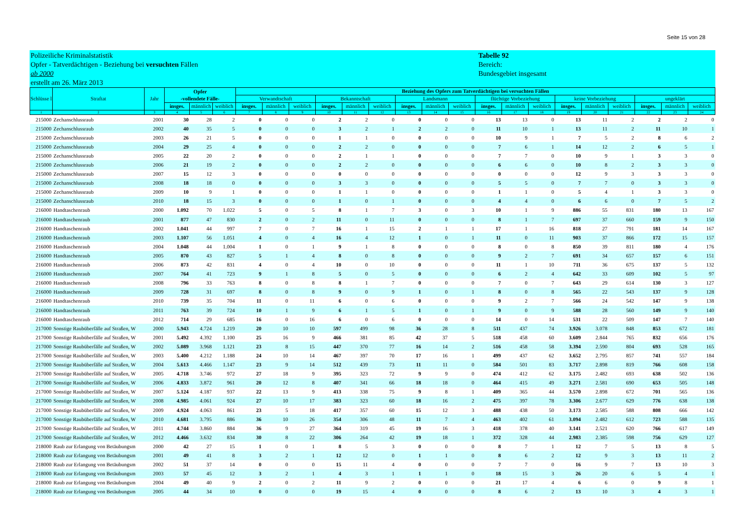Seite 15 von 28
Polizeiliche Kriminalstatistik
Opfer - Tatverdächtigen - Beziehung bei versuchten Fällen
ab 2000
erstellt am 26. März 2013
Tabelle 92
Bereich:
Bundesgebiet insgesamt
| Schlüsse l | Straftat | Jahr | Opfer -vollendete Fälle- | | | Beziehung des Opfers zum Tatverdächtigen bei versuchten Fällen | | | | | | | | | | | | | | | | | |
| --- | --- | --- | --- | --- | --- | --- | --- | --- | --- | --- | --- | --- | --- | --- | --- | --- | --- | --- | --- | --- | --- | --- | --- |
| | | | | | | Verwandtschaft | | | Bekanntschaft | | | Landsmann | | | flüchtige Vorbeziehung | | | keine Vorbeziehung | | | ungeklärt | | |
| | | | insges. | männlich | weiblich | insges. | männlich | weiblich | insges. | männlich | weiblich | insges. | männlich | weiblich | insges. | männlich | weiblich | insges. | männlich | weiblich | insges. | männlich | weiblich |
| 1 | 2 | 3 | 4 | 5 | 6 | 7 | 8 | 9 | 10 | 11 | 12 | 13 | 14 | 15 | 16 | 17 | 18 | 19 | 20 | 21 | 22 | 23 | 24 |
| 215000 | Zechanschlussraub | 2001 | 30 | 28 | 2 | 0 | 0 | 0 | 2 | 2 | 0 | 0 | 0 | 0 | 13 | 13 | 0 | 13 | 11 | 2 | 2 | 2 | 0 |
| 215000 | Zechanschlussraub | 2002 | 40 | 35 | 5 | 0 | 0 | 0 | 3 | 2 | 1 | 2 | 2 | 0 | 11 | 10 | 1 | 13 | 11 | 2 | 11 | 10 | 1 |
| 215000 | Zechanschlussraub | 2003 | 26 | 21 | 5 | 0 | 0 | 0 | 1 | 1 | 0 | 0 | 0 | 0 | 10 | 9 | 1 | 7 | 5 | 2 | 8 | 6 | 2 |
| 215000 | Zechanschlussraub | 2004 | 29 | 25 | 4 | 0 | 0 | 0 | 2 | 2 | 0 | 0 | 0 | 0 | 7 | 6 | 1 | 14 | 12 | 2 | 6 | 5 | 1 |
| 215000 | Zechanschlussraub | 2005 | 22 | 20 | 2 | 0 | 0 | 0 | 2 | 1 | 1 | 0 | 0 | 0 | 7 | 7 | 0 | 10 | 9 | 1 | 3 | 3 | 0 |
| 215000 | Zechanschlussraub | 2006 | 21 | 19 | 2 | 0 | 0 | 0 | 2 | 2 | 0 | 0 | 0 | 0 | 6 | 6 | 0 | 10 | 8 | 2 | 3 | 3 | 0 |
| 215000 | Zechanschlussraub | 2007 | 15 | 12 | 3 | 0 | 0 | 0 | 0 | 0 | 0 | 0 | 0 | 0 | 0 | 0 | 0 | 12 | 9 | 3 | 3 | 3 | 0 |
| 215000 | Zechanschlussraub | 2008 | 18 | 18 | 0 | 0 | 0 | 0 | 3 | 3 | 0 | 0 | 0 | 0 | 5 | 5 | 0 | 7 | 7 | 0 | 3 | 3 | 0 |
| 215000 | Zechanschlussraub | 2009 | 10 | 9 | 1 | 0 | 0 | 0 | 1 | 1 | 0 | 0 | 0 | 0 | 1 | 1 | 0 | 5 | 4 | 1 | 3 | 3 | 0 |
| 215000 | Zechanschlussraub | 2010 | 18 | 15 | 3 | 0 | 0 | 0 | 1 | 0 | 1 | 0 | 0 | 0 | 4 | 4 | 0 | 6 | 6 | 0 | 7 | 5 | 2 |
| 216000 | Handtaschenraub | 2000 | 1.092 | 70 | 1.022 | 5 | 0 | 5 | 8 | 1 | 7 | 3 | 0 | 3 | 10 | 1 | 9 | 886 | 55 | 831 | 180 | 13 | 167 |
| 216000 | Handtaschenraub | 2001 | 877 | 47 | 830 | 2 | 0 | 2 | 11 | 0 | 11 | 0 | 0 | 0 | 8 | 1 | 7 | 697 | 37 | 660 | 159 | 9 | 150 |
| 216000 | Handtaschenraub | 2002 | 1.041 | 44 | 997 | 7 | 0 | 7 | 16 | 1 | 15 | 2 | 1 | 1 | 17 | 1 | 16 | 818 | 27 | 791 | 181 | 14 | 167 |
| 216000 | Handtaschenraub | 2003 | 1.107 | 56 | 1.051 | 4 | 0 | 4 | 16 | 4 | 12 | 1 | 0 | 1 | 11 | 0 | 11 | 903 | 37 | 866 | 172 | 15 | 157 |
| 216000 | Handtaschenraub | 2004 | 1.048 | 44 | 1.004 | 1 | 0 | 1 | 9 | 1 | 8 | 0 | 0 | 0 | 8 | 0 | 8 | 850 | 39 | 811 | 180 | 4 | 176 |
| 216000 | Handtaschenraub | 2005 | 870 | 43 | 827 | 5 | 1 | 4 | 8 | 0 | 8 | 0 | 0 | 0 | 9 | 2 | 7 | 691 | 34 | 657 | 157 | 6 | 151 |
| 216000 | Handtaschenraub | 2006 | 873 | 42 | 831 | 4 | 0 | 4 | 10 | 0 | 10 | 0 | 0 | 0 | 11 | 1 | 10 | 711 | 36 | 675 | 137 | 5 | 132 |
| 216000 | Handtaschenraub | 2007 | 764 | 41 | 723 | 9 | 1 | 8 | 5 | 0 | 5 | 0 | 0 | 0 | 6 | 2 | 4 | 642 | 33 | 609 | 102 | 5 | 97 |
| 216000 | Handtaschenraub | 2008 | 796 | 33 | 763 | 8 | 0 | 8 | 8 | 1 | 7 | 0 | 0 | 0 | 7 | 0 | 7 | 643 | 29 | 614 | 130 | 3 | 127 |
| 216000 | Handtaschenraub | 2009 | 728 | 31 | 697 | 8 | 0 | 8 | 9 | 0 | 9 | 1 | 0 | 1 | 8 | 0 | 8 | 565 | 22 | 543 | 137 | 9 | 128 |
| 216000 | Handtaschenraub | 2010 | 739 | 35 | 704 | 11 | 0 | 11 | 6 | 0 | 6 | 0 | 0 | 0 | 9 | 2 | 7 | 566 | 24 | 542 | 147 | 9 | 138 |
| 216000 | Handtaschenraub | 2011 | 763 | 39 | 724 | 10 | 1 | 9 | 6 | 1 | 5 | 1 | 0 | 1 | 9 | 0 | 9 | 588 | 28 | 560 | 149 | 9 | 140 |
| 216000 | Handtaschenraub | 2012 | 714 | 29 | 685 | 16 | 0 | 16 | 6 | 0 | 6 | 0 | 0 | 0 | 14 | 0 | 14 | 531 | 22 | 509 | 147 | 7 | 140 |
| 217000 | Sonstige Raubüberfälle auf Straßen, W | 2000 | 5.943 | 4.724 | 1.219 | 20 | 10 | 10 | 597 | 499 | 98 | 36 | 28 | 8 | 511 | 437 | 74 | 3.926 | 3.078 | 848 | 853 | 672 | 181 |
| 217000 | Sonstige Raubüberfälle auf Straßen, W | 2001 | 5.492 | 4.392 | 1.100 | 25 | 16 | 9 | 466 | 381 | 85 | 42 | 37 | 5 | 518 | 458 | 60 | 3.609 | 2.844 | 765 | 832 | 656 | 176 |
| 217000 | Sonstige Raubüberfälle auf Straßen, W | 2002 | 5.089 | 3.968 | 1.121 | 23 | 8 | 15 | 447 | 370 | 77 | 16 | 14 | 2 | 516 | 458 | 58 | 3.394 | 2.590 | 804 | 693 | 528 | 165 |
| 217000 | Sonstige Raubüberfälle auf Straßen, W | 2003 | 5.400 | 4.212 | 1.188 | 24 | 10 | 14 | 467 | 397 | 70 | 17 | 16 | 1 | 499 | 437 | 62 | 3.652 | 2.795 | 857 | 741 | 557 | 184 |
| 217000 | Sonstige Raubüberfälle auf Straßen, W | 2004 | 5.613 | 4.466 | 1.147 | 23 | 9 | 14 | 512 | 439 | 73 | 11 | 11 | 0 | 584 | 501 | 83 | 3.717 | 2.898 | 819 | 766 | 608 | 158 |
| 217000 | Sonstige Raubüberfälle auf Straßen, W | 2005 | 4.718 | 3.746 | 972 | 27 | 18 | 9 | 395 | 323 | 72 | 9 | 9 | 0 | 474 | 412 | 62 | 3.175 | 2.482 | 693 | 638 | 502 | 136 |
| 217000 | Sonstige Raubüberfälle auf Straßen, W | 2006 | 4.833 | 3.872 | 961 | 20 | 12 | 8 | 407 | 341 | 66 | 18 | 18 | 0 | 464 | 415 | 49 | 3.271 | 2.581 | 690 | 653 | 505 | 148 |
| 217000 | Sonstige Raubüberfälle auf Straßen, W | 2007 | 5.124 | 4.187 | 937 | 22 | 13 | 9 | 413 | 338 | 75 | 9 | 8 | 1 | 409 | 365 | 44 | 3.570 | 2.898 | 672 | 701 | 565 | 136 |
| 217000 | Sonstige Raubüberfälle auf Straßen, W | 2008 | 4.985 | 4.061 | 924 | 27 | 10 | 17 | 383 | 323 | 60 | 18 | 16 | 2 | 475 | 397 | 78 | 3.306 | 2.677 | 629 | 776 | 638 | 138 |
| 217000 | Sonstige Raubüberfälle auf Straßen, W | 2009 | 4.924 | 4.063 | 861 | 23 | 5 | 18 | 417 | 357 | 60 | 15 | 12 | 3 | 488 | 438 | 50 | 3.173 | 2.585 | 588 | 808 | 666 | 142 |
| 217000 | Sonstige Raubüberfälle auf Straßen, W | 2010 | 4.681 | 3.795 | 886 | 36 | 10 | 26 | 354 | 306 | 48 | 11 | 7 | 4 | 463 | 402 | 61 | 3.094 | 2.482 | 612 | 723 | 588 | 135 |
| 217000 | Sonstige Raubüberfälle auf Straßen, W | 2011 | 4.744 | 3.860 | 884 | 36 | 9 | 27 | 364 | 319 | 45 | 19 | 16 | 3 | 418 | 378 | 40 | 3.141 | 2.521 | 620 | 766 | 617 | 149 |
| 217000 | Sonstige Raubüberfälle auf Straßen, W | 2012 | 4.466 | 3.632 | 834 | 30 | 8 | 22 | 306 | 264 | 42 | 19 | 18 | 1 | 372 | 328 | 44 | 2.983 | 2.385 | 598 | 756 | 629 | 127 |
| 218000 | Raub zur Erlangung von Betäubungsm | 2000 | 42 | 27 | 15 | 1 | 0 | 1 | 8 | 5 | 3 | 0 | 0 | 0 | 8 | 7 | 1 | 12 | 7 | 5 | 13 | 8 | 5 |
| 218000 | Raub zur Erlangung von Betäubungsm | 2001 | 49 | 41 | 8 | 3 | 2 | 1 | 12 | 12 | 0 | 1 | 1 | 0 | 8 | 6 | 2 | 12 | 9 | 3 | 13 | 11 | 2 |
| 218000 | Raub zur Erlangung von Betäubungsm | 2002 | 51 | 37 | 14 | 0 | 0 | 0 | 15 | 11 | 4 | 0 | 0 | 0 | 7 | 7 | 0 | 16 | 9 | 7 | 13 | 10 | 3 |
| 218000 | Raub zur Erlangung von Betäubungsm | 2003 | 57 | 45 | 12 | 3 | 2 | 1 | 4 | 3 | 1 | 1 | 1 | 0 | 18 | 15 | 3 | 26 | 20 | 6 | 5 | 4 | 1 |
| 218000 | Raub zur Erlangung von Betäubungsm | 2004 | 49 | 40 | 9 | 2 | 0 | 2 | 11 | 9 | 2 | 0 | 0 | 0 | 21 | 17 | 4 | 6 | 6 | 0 | 9 | 8 | 1 |
| 218000 | Raub zur Erlangung von Betäubungsm | 2005 | 44 | 34 | 10 | 0 | 0 | 0 | 19 | 15 | 4 | 0 | 0 | 0 | 8 | 6 | 2 | 13 | 10 | 3 | 4 | 3 | 1 |